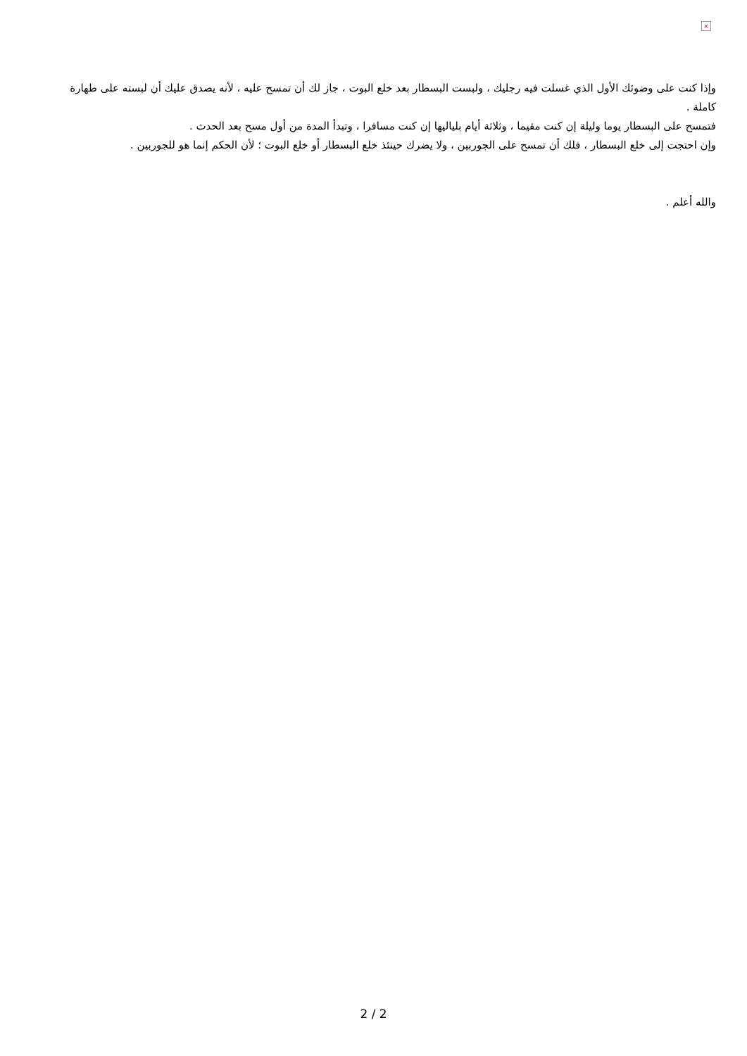×
وإذا كنت على وضوئك الأول الذي غسلت فيه رجليك ، ولبست البسطار بعد خلع البوت ، جاز لك أن تمسح عليه ، لأنه يصدق عليك أن لبسته على طهارة كاملة .
فتمسح على البسطار يوما وليلة إن كنت مقيما ، وثلاثة أيام بلياليها إن كنت مسافرا ، وتبدأ المدة من أول مسح بعد الحدث .
وإن احتجت إلى خلع البسطار ، فلك أن تمسح على الجوربين ، ولا يضرك حينئذ خلع البسطار أو خلع البوت ؛ لأن الحكم إنما هو للجوربين .
والله أعلم .
2 / 2